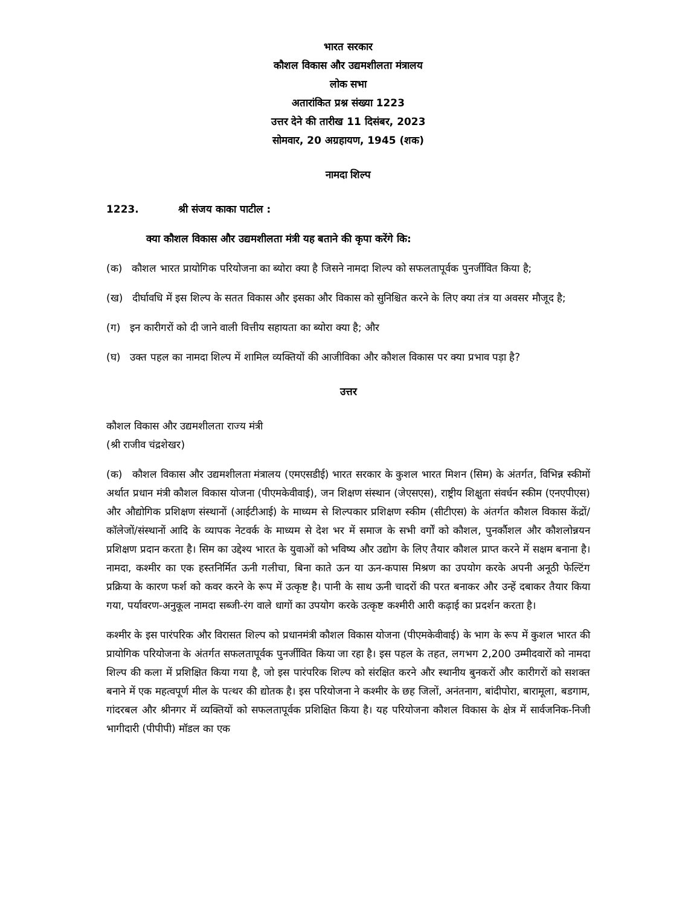भारत सरकार
कौशल विकास और उद्यमशीलता मंत्रालय
लोक सभा
अतारांकित प्रश्न संख्या 1223
उत्तर देने की तारीख 11 दिसंबर, 2023
सोमवार, 20 अग्रहायण, 1945 (शक)
नामदा शिल्प
1223. श्री संजय काका पाटील :
क्या कौशल विकास और उद्यमशीलता मंत्री यह बताने की कृपा करेंगे कि:
(क) कौशल भारत प्रायोगिक परियोजना का ब्योरा क्या है जिसने नामदा शिल्प को सफलतापूर्वक पुनर्जीवित किया है;
(ख) दीर्घावधि में इस शिल्प के सतत विकास और इसका और विकास को सुनिश्चित करने के लिए क्या तंत्र या अवसर मौजूद है;
(ग) इन कारीगरों को दी जाने वाली वित्तीय सहायता का ब्योरा क्या है; और
(घ) उक्त पहल का नामदा शिल्प में शामिल व्यक्तियों की आजीविका और कौशल विकास पर क्या प्रभाव पड़ा है?
उत्तर
कौशल विकास और उद्यमशीलता राज्य मंत्री
(श्री राजीव चंद्रशेखर)
(क) कौशल विकास और उद्यमशीलता मंत्रालय (एमएसडीई) भारत सरकार के कुशल भारत मिशन (सिम) के अंतर्गत, विभिन्न स्कीमों अर्थात प्रधान मंत्री कौशल विकास योजना (पीएमकेवीवाई), जन शिक्षण संस्थान (जेएसएस), राष्ट्रीय शिक्षुता संवर्धन स्कीम (एनएपीएस) और औद्योगिक प्रशिक्षण संस्थानों (आईटीआई) के माध्यम से शिल्पकार प्रशिक्षण स्कीम (सीटीएस) के अंतर्गत कौशल विकास केंद्रों/कॉलेजों/संस्थानों आदि के व्यापक नेटवर्क के माध्यम से देश भर में समाज के सभी वर्गों को कौशल, पुनर्कौशल और कौशलोन्नयन प्रशिक्षण प्रदान करता है। सिम का उद्देश्य भारत के युवाओं को भविष्य और उद्योग के लिए तैयार कौशल प्राप्त करने में सक्षम बनाना है। नामदा, कश्मीर का एक हस्तनिर्मित ऊनी गलीचा, बिना काते ऊन या ऊन-कपास मिश्रण का उपयोग करके अपनी अनूठी फेल्टिंग प्रक्रिया के कारण फर्श को कवर करने के रूप में उत्कृष्ट है। पानी के साथ ऊनी चादरों की परत बनाकर और उन्हें दबाकर तैयार किया गया, पर्यावरण-अनुकूल नामदा सब्जी-रंग वाले धागों का उपयोग करके उत्कृष्ट कश्मीरी आरी कढ़ाई का प्रदर्शन करता है।
कश्मीर के इस पारंपरिक और विरासत शिल्प को प्रधानमंत्री कौशल विकास योजना (पीएमकेवीवाई) के भाग के रूप में कुशल भारत की प्रायोगिक परियोजना के अंतर्गत सफलतापूर्वक पुनर्जीवित किया जा रहा है। इस पहल के तहत, लगभग 2,200 उम्मीदवारों को नामदा शिल्प की कला में प्रशिक्षित किया गया है, जो इस पारंपरिक शिल्प को संरक्षित करने और स्थानीय बुनकरों और कारीगरों को सशक्त बनाने में एक महत्वपूर्ण मील के पत्थर की द्योतक है। इस परियोजना ने कश्मीर के छह जिलों, अनंतनाग, बांदीपोरा, बारामूला, बडगाम, गांदरबल और श्रीनगर में व्यक्तियों को सफलतापूर्वक प्रशिक्षित किया है। यह परियोजना कौशल विकास के क्षेत्र में सार्वजनिक-निजी भागीदारी (पीपीपी) मॉडल का एक